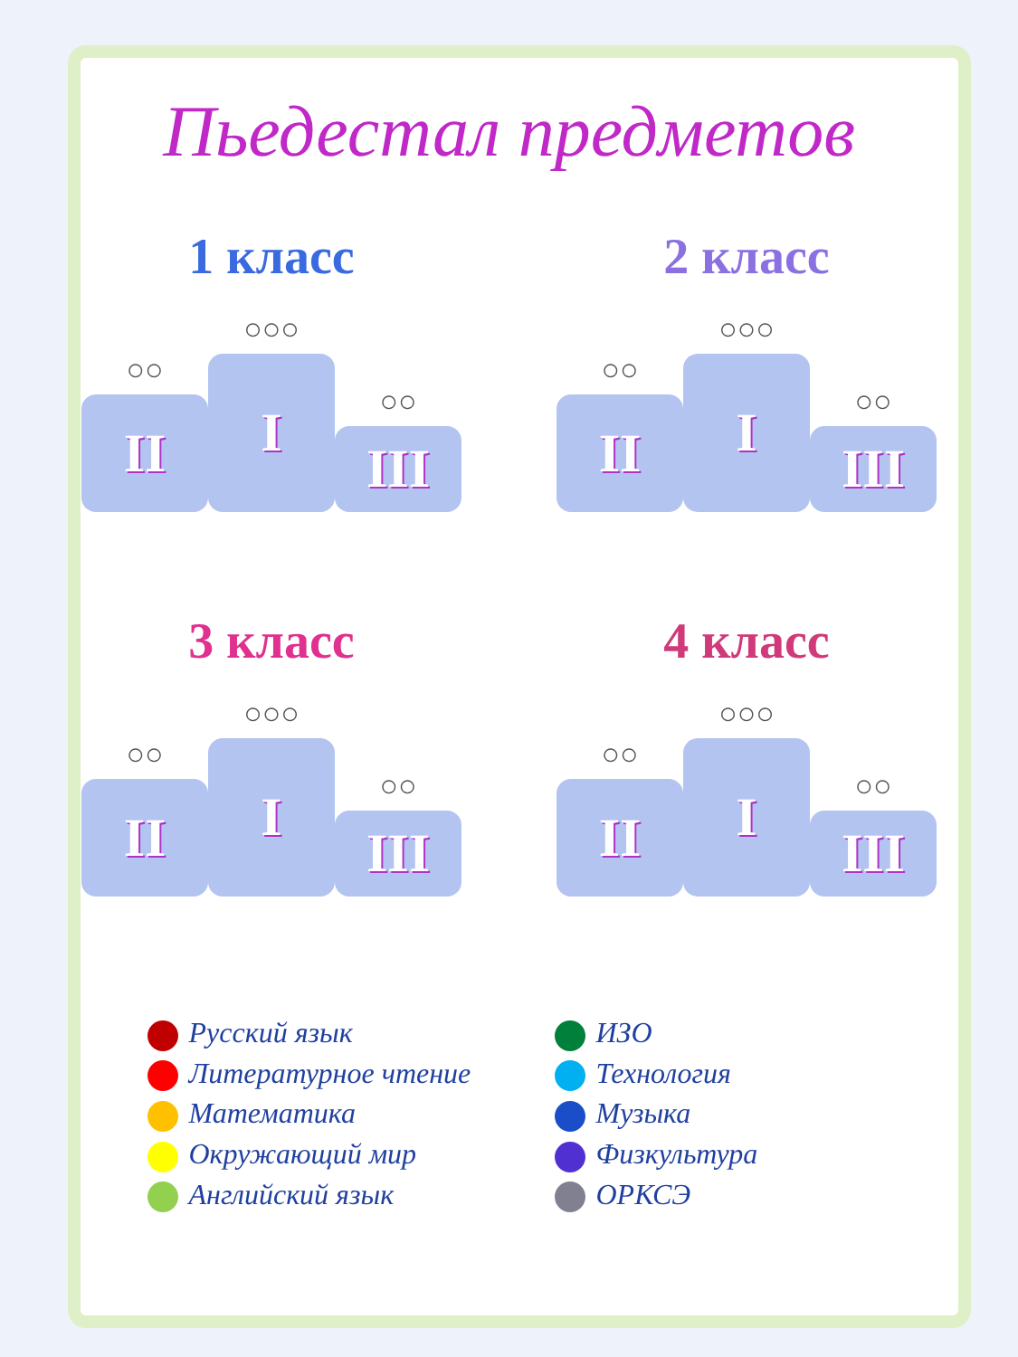Пьедестал предметов
1 класс
○○
II
○○○
I
○○
III
2 класс
○○
II
○○○
I
○○
III
3 класс
○○
II
○○○
I
○○
III
4 класс
○○
II
○○○
I
○○
III
Русский язык
Литературное чтение
Математика
Окружающий мир
Английский язык
ИЗО
Технология
Музыка
Физкультура
ОРКСЭ